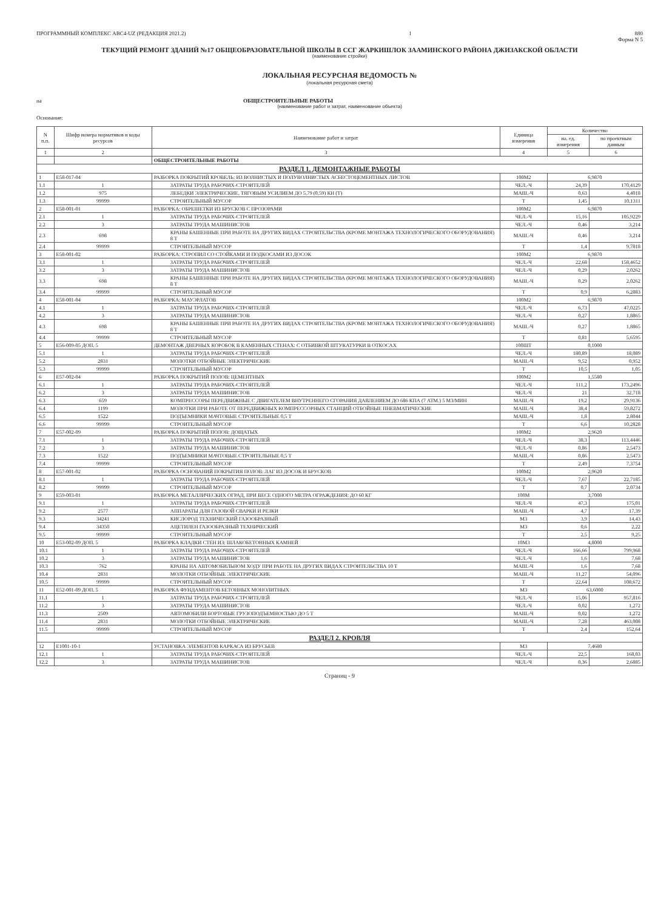ПРОГРАММНЫЙ КОМПЛЕКС АВС4-UZ (РЕДАКЦИЯ 2021.2) 1 880
Форма N 5
ТЕКУЩИЙ РЕМОНТ ЗДАНИЙ №17 ОБЩЕОБРАЗОВАТЕЛЬНОЙ ШКОЛЫ В ССГ ЖАРКИШЛОК ЗААМИНСКОГО РАЙОНА ДЖИЗАКСКОЙ ОБЛАСТИ
(наименование стройки)
ЛОКАЛЬНАЯ РЕСУРСНАЯ ВЕДОМОСТЬ №
(локальная ресурсная смета)
на ОБЩЕСТРОИТЕЛЬНЫЕ РАБОТЫ
(наименование работ и затрат, наименование объекта)
Основание:
| N п.п. | Шифр номера нормативов и коды ресурсов | Наименование работ и затрат | Единица измерения | Количество | |
| --- | --- | --- | --- | --- | --- |
| | | | | на. ед. измерения | по проектным данным |
| 1 | 2 | 3 | 4 | 5 | 6 |
| | | ОБЩЕСТРОИТЕЛЬНЫЕ РАБОТЫ | | | |
| РАЗДЕЛ 1. ДЕМОНТАЖНЫЕ РАБОТЫ | | | | | |
| 1 | Е58-017-04 | РАЗБОРКА ПОКРЫТИЙ КРОВЕЛЬ: ИЗ ВОЛНИСТЫХ И ПОЛУВОЛНИСТЫХ АСБЕСТОЦЕМЕНТНЫХ ЛИСТОВ | 100М2 | 6,9870 | |
| 1.1 | 1 | ЗАТРАТЫ ТРУДА РАБОЧИХ-СТРОИТЕЛЕЙ | ЧЕЛ.-Ч | 24,39 | 170,4129 |
| 1.2 | 975 | ЛЕБЕДКИ ЭЛЕКТРИЧЕСКИЕ, ТЯГОВЫМ УСИЛИЕМ ДО 5,79 (0,59) КН (Т) | МАШ.-Ч | 0,63 | 4,4018 |
| 1.3 | 99999 | СТРОИТЕЛЬНЫЙ МУСОР | Т | 1,45 | 10,1311 |
| 2 | Е58-001-01 | РАЗБОРКА: ОБРЕШЕТКИ ИЗ БРУСКОВ С ПРОЗОРАМИ | 100М2 | 6,9870 | |
| 2.1 | 1 | ЗАТРАТЫ ТРУДА РАБОЧИХ-СТРОИТЕЛЕЙ | ЧЕЛ.-Ч | 15,16 | 105,9229 |
| 2.2 | 3 | ЗАТРАТЫ ТРУДА МАШИНИСТОВ | ЧЕЛ.-Ч | 0,46 | 3,214 |
| 2.3 | 698 | КРАНЫ БАШЕННЫЕ ПРИ РАБОТЕ НА ДРУГИХ ВИДАХ СТРОИТЕЛЬСТВА (КРОМЕ МОНТАЖА ТЕХНОЛОГИЧЕСКОГО ОБОРУДОВАНИЯ) 8 Т | МАШ.-Ч | 0,46 | 3,214 |
| 2.4 | 99999 | СТРОИТЕЛЬНЫЙ МУСОР | Т | 1,4 | 9,7818 |
| 3 | Е58-001-02 | РАЗБОРКА: СТРОПИЛ СО СТОЙКАМИ И ПОДКОСАМИ ИЗ ДОСОК | 100М2 | 6,9870 | |
| 3.1 | 1 | ЗАТРАТЫ ТРУДА РАБОЧИХ-СТРОИТЕЛЕЙ | ЧЕЛ.-Ч | 22,68 | 158,4652 |
| 3.2 | 3 | ЗАТРАТЫ ТРУДА МАШИНИСТОВ | ЧЕЛ.-Ч | 0,29 | 2,0262 |
| 3.3 | 698 | КРАНЫ БАШЕННЫЕ ПРИ РАБОТЕ НА ДРУГИХ ВИДАХ СТРОИТЕЛЬСТВА (КРОМЕ МОНТАЖА ТЕХНОЛОГИЧЕСКОГО ОБОРУДОВАНИЯ) 8 Т | МАШ.-Ч | 0,29 | 2,0262 |
| 3.4 | 99999 | СТРОИТЕЛЬНЫЙ МУСОР | Т | 0,9 | 6,2883 |
| 4 | Е58-001-04 | РАЗБОРКА: МАУЭРЛАТОВ | 100М2 | 6,9870 | |
| 4.1 | 1 | ЗАТРАТЫ ТРУДА РАБОЧИХ-СТРОИТЕЛЕЙ | ЧЕЛ.-Ч | 6,73 | 47,0225 |
| 4.2 | 3 | ЗАТРАТЫ ТРУДА МАШИНИСТОВ | ЧЕЛ.-Ч | 0,27 | 1,8865 |
| 4.3 | 698 | КРАНЫ БАШЕННЫЕ ПРИ РАБОТЕ НА ДРУГИХ ВИДАХ СТРОИТЕЛЬСТВА (КРОМЕ МОНТАЖА ТЕХНОЛОГИЧЕСКОГО ОБОРУДОВАНИЯ) 8 Т | МАШ.-Ч | 0,27 | 1,8865 |
| 4.4 | 99999 | СТРОИТЕЛЬНЫЙ МУСОР | Т | 0,81 | 5,6595 |
| 5 | Е56-009-05 ДОП. 5 | ДЕМОНТАЖ ДВЕРНЫХ КОРОБОК В КАМЕННЫХ СТЕНАХ: С ОТБИВКОЙ ШТУКАТУРКИ В ОТКОСАХ | 100ШТ | 0,1000 | |
| 5.1 | 1 | ЗАТРАТЫ ТРУДА РАБОЧИХ-СТРОИТЕЛЕЙ | ЧЕЛ.-Ч | 180,89 | 18,089 |
| 5.2 | 2831 | МОЛОТКИ ОТБОЙНЫЕ ЭЛЕКТРИЧЕСКИЕ | МАШ.-Ч | 9,52 | 0,952 |
| 5.3 | 99999 | СТРОИТЕЛЬНЫЙ МУСОР | Т | 10,5 | 1,05 |
| 6 | Е57-002-04 | РАЗБОРКА ПОКРЫТИЙ ПОЛОВ: ЦЕМЕНТНЫХ | 100М2 | 1,5580 | |
| 6.1 | 1 | ЗАТРАТЫ ТРУДА РАБОЧИХ-СТРОИТЕЛЕЙ | ЧЕЛ.-Ч | 111,2 | 173,2496 |
| 6.2 | 3 | ЗАТРАТЫ ТРУДА МАШИНИСТОВ | ЧЕЛ.-Ч | 21 | 32,718 |
| 6.3 | 659 | КОМПРЕССОРЫ ПЕРЕДВИЖНЫЕ С ДВИГАТЕЛЕМ ВНУТРЕННЕГО СГОРАНИЯ ДАВЛЕНИЕМ ДО 686 КПА (7 АТМ.) 5 М3/МИН | МАШ.-Ч | 19,2 | 29,9136 |
| 6.4 | 1199 | МОЛОТКИ ПРИ РАБОТЕ ОТ ПЕРЕДВИЖНЫХ КОМПРЕССОРНЫХ СТАНЦИЙ ОТБОЙНЫЕ ПНЕВМАТИЧЕСКИЕ | МАШ.-Ч | 38,4 | 59,8272 |
| 6.5 | 1522 | ПОДЪЕМНИКИ МАЧТОВЫЕ СТРОИТЕЛЬНЫЕ 0,5 Т | МАШ.-Ч | 1,8 | 2,8044 |
| 6.6 | 99999 | СТРОИТЕЛЬНЫЙ МУСОР | Т | 6,6 | 10,2828 |
| 7 | Е57-002-09 | РАЗБОРКА ПОКРЫТИЙ ПОЛОВ: ДОЩАТЫХ | 100М2 | 2,9620 | |
| 7.1 | 1 | ЗАТРАТЫ ТРУДА РАБОЧИХ-СТРОИТЕЛЕЙ | ЧЕЛ.-Ч | 38,3 | 113,4446 |
| 7.2 | 3 | ЗАТРАТЫ ТРУДА МАШИНИСТОВ | ЧЕЛ.-Ч | 0,86 | 2,5473 |
| 7.3 | 1522 | ПОДЪЕМНИКИ МАЧТОВЫЕ СТРОИТЕЛЬНЫЕ 0,5 Т | МАШ.-Ч | 0,86 | 2,5473 |
| 7.4 | 99999 | СТРОИТЕЛЬНЫЙ МУСОР | Т | 2,49 | 7,3754 |
| 8 | Е57-001-02 | РАЗБОРКА ОСНОВАНИЙ ПОКРЫТИЯ ПОЛОВ: ЛАГ ИЗ ДОСОК И БРУСКОВ | 100М2 | 2,9620 | |
| 8.1 | 1 | ЗАТРАТЫ ТРУДА РАБОЧИХ-СТРОИТЕЛЕЙ | ЧЕЛ.-Ч | 7,67 | 22,7185 |
| 8.2 | 99999 | СТРОИТЕЛЬНЫЙ МУСОР | Т | 0,7 | 2,0734 |
| 9 | Е59-003-01 | РАЗБОРКА МЕТАЛЛИЧЕСКИХ ОГРАД, ПРИ ВЕСЕ ОДНОГО МЕТРА ОГРАЖДЕНИЯ: ДО 60 КГ | 100М | 3,7000 | |
| 9.1 | 1 | ЗАТРАТЫ ТРУДА РАБОЧИХ-СТРОИТЕЛЕЙ | ЧЕЛ.-Ч | 47,3 | 175,01 |
| 9.2 | 2577 | АППАРАТЫ ДЛЯ ГАЗОВОЙ СВАРКИ И РЕЗКИ | МАШ.-Ч | 4,7 | 17,39 |
| 9.3 | 34241 | КИСЛОРОД ТЕХНИЧЕСКИЙ ГАЗООБРАЗНЫЙ | М3 | 3,9 | 14,43 |
| 9.4 | 34350 | АЦЕТИЛЕН ГАЗООБРАЗНЫЙ ТЕХНИЧЕСКИЙ | М3 | 0,6 | 2,22 |
| 9.5 | 99999 | СТРОИТЕЛЬНЫЙ МУСОР | Т | 2,5 | 9,25 |
| 10 | Е53-002-09 ДОП. 5 | РАЗБОРКА КЛАДКИ СТЕН ИЗ: ШЛАКОБЕТОННЫХ КАМНЕЙ | 10М3 | 4,8000 | |
| 10.1 | 1 | ЗАТРАТЫ ТРУДА РАБОЧИХ-СТРОИТЕЛЕЙ | ЧЕЛ.-Ч | 166,66 | 799,968 |
| 10.2 | 3 | ЗАТРАТЫ ТРУДА МАШИНИСТОВ | ЧЕЛ.-Ч | 1,6 | 7,68 |
| 10.3 | 762 | КРАНЫ НА АВТОМОБИЛЬНОМ ХОДУ ПРИ РАБОТЕ НА ДРУГИХ ВИДАХ СТРОИТЕЛЬСТВА 10 Т | МАШ.-Ч | 1,6 | 7,68 |
| 10.4 | 2831 | МОЛОТКИ ОТБОЙНЫЕ ЭЛЕКТРИЧЕСКИЕ | МАШ.-Ч | 11,27 | 54,096 |
| 10.5 | 99999 | СТРОИТЕЛЬНЫЙ МУСОР | Т | 22,64 | 108,672 |
| 11 | Е52-001-09 ДОП. 5 | РАЗБОРКА ФУНДАМЕНТОВ БЕТОННЫХ МОНОЛИТНЫХ | М3 | 63,6000 | |
| 11.1 | 1 | ЗАТРАТЫ ТРУДА РАБОЧИХ-СТРОИТЕЛЕЙ | ЧЕЛ.-Ч | 15,06 | 957,816 |
| 11.2 | 3 | ЗАТРАТЫ ТРУДА МАШИНИСТОВ | ЧЕЛ.-Ч | 0,02 | 1,272 |
| 11.3 | 2509 | АВТОМОБИЛИ БОРТОВЫЕ ГРУЗОПОДЪЕМНОСТЬЮ ДО 5 Т | МАШ.-Ч | 0,02 | 1,272 |
| 11.4 | 2831 | МОЛОТКИ ОТБОЙНЫЕ ЭЛЕКТРИЧЕСКИЕ | МАШ.-Ч | 7,28 | 463,008 |
| 11.5 | 99999 | СТРОИТЕЛЬНЫЙ МУСОР | Т | 2,4 | 152,64 |
| РАЗДЕЛ 2. КРОВЛЯ | | | | | |
| 12 | Е1001-10-1 | УСТАНОВКА ЭЛЕМЕНТОВ КАРКАСА ИЗ БРУСЬЕВ | М3 | 7,4680 | |
| 12.1 | 1 | ЗАТРАТЫ ТРУДА РАБОЧИХ-СТРОИТЕЛЕЙ | ЧЕЛ.-Ч | 22,5 | 168,03 |
| 12.2 | 3 | ЗАТРАТЫ ТРУДА МАШИНИСТОВ | ЧЕЛ.-Ч | 0,36 | 2,6885 |
Страниц - 9